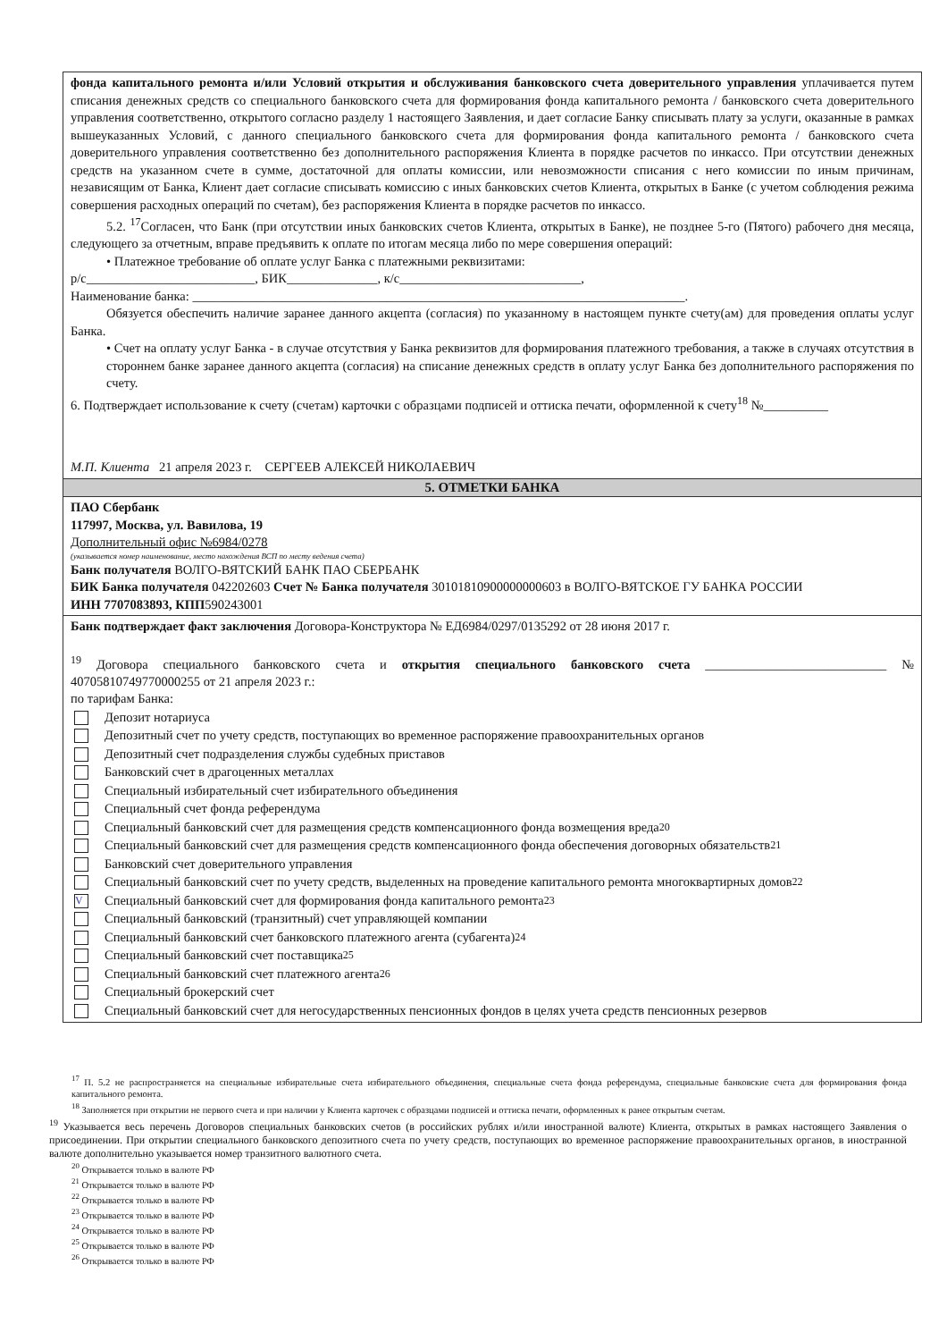фонда капитального ремонта и/или Условий открытия и обслуживания банковского счета доверительного управления уплачивается путем списания денежных средств со специального банковского счета для формирования фонда капитального ремонта / банковского счета доверительного управления соответственно, открытого согласно разделу 1 настоящего Заявления, и дает согласие Банку списывать плату за услуги, оказанные в рамках вышеуказанных Условий, с данного специального банковского счета для формирования фонда капитального ремонта / банковского счета доверительного управления соответственно без дополнительного распоряжения Клиента в порядке расчетов по инкассо. При отсутствии денежных средств на указанном счете в сумме, достаточной для оплаты комиссии, или невозможности списания с него комиссии по иным причинам, независящим от Банка, Клиент дает согласие списывать комиссию с иных банковских счетов Клиента, открытых в Банке (с учетом соблюдения режима совершения расходных операций по счетам), без распоряжения Клиента в порядке расчетов по инкассо.
5.2. <sup>17</sup>Согласен, что Банк (при отсутствии иных банковских счетов Клиента, открытых в Банке), не позднее 5-го (Пятого) рабочего дня месяца, следующего за отчетным, вправе предъявить к оплате по итогам месяца либо по мере совершения операций:
• Платежное требование об оплате услуг Банка с платежными реквизитами:
р/с__________________________, БИК______________, к/с____________________________,
Наименование банка: ____________________________________________________________________________.
Обязуется обеспечить наличие заранее данного акцепта (согласия) по указанному в настоящем пункте счету(ам) для проведения оплаты услуг Банка.
• Счет на оплату услуг Банка - в случае отсутствия у Банка реквизитов для формирования платежного требования, а также в случаях отсутствия в стороннем банке заранее данного акцепта (согласия) на списание денежных средств в оплату услуг Банка без дополнительного распоряжения по счету.
6. Подтверждает использование к счету (счетам) карточки с образцами подписей и оттиска печати, оформленной к счету<sup>18</sup> №__________
М.П. Клиента 21 апреля 2023 г. СЕРГЕЕВ АЛЕКСЕЙ НИКОЛАЕВИЧ
5. ОТМЕТКИ БАНКА
ПАО Сбербанк
117997, Москва, ул. Вавилова, 19
Дополнительный офис №6984/0278
(указывается номер наименование, место нахождения ВСП по месту ведения счета)
Банк получателя ВОЛГО-ВЯТСКИЙ БАНК ПАО СБЕРБАНК
БИК Банка получателя 042202603 Счет № Банка получателя 30101810900000000603 в ВОЛГО-ВЯТСКОЕ ГУ БАНКА РОССИИ
ИНН 7707083893, КПП590243001
Банк подтверждает факт заключения Договора-Конструктора № ЕД6984/0297/0135292 от 28 июня 2017 г.
<sup>19</sup> Договора специального банковского счета и открытия специального банковского счета ____________________________ № 40705810749770000255 от 21 апреля 2023 г.:
по тарифам Банка:
Депозит нотариуса
Депозитный счет по учету средств, поступающих во временное распоряжение правоохранительных органов
Депозитный счет подразделения службы судебных приставов
Банковский счет в драгоценных металлах
Специальный избирательный счет избирательного объединения
Специальный счет фонда референдума
Специальный банковский счет для размещения средств компенсационного фонда возмещения вреда<sup>20</sup>
Специальный банковский счет для размещения средств компенсационного фонда обеспечения договорных обязательств<sup>21</sup>
Банковский счет доверительного управления
Специальный банковский счет по учету средств, выделенных на проведение капитального ремонта многоквартирных домов<sup>22</sup>
V Специальный банковский счет для формирования фонда капитального ремонта<sup>23</sup>
Специальный банковский (транзитный) счет управляющей компании
Специальный банковский счет банковского платежного агента (субагента)<sup>24</sup>
Специальный банковский счет поставщика<sup>25</sup>
Специальный банковский счет платежного агента<sup>26</sup>
Специальный брокерский счет
Специальный банковский счет для негосударственных пенсионных фондов в целях учета средств пенсионных резервов
<sup>17</sup> П. 5.2 не распространяется на специальные избирательные счета избирательного объединения, специальные счета фонда референдума, специальные банковские счета для формирования фонда капитального ремонта.
<sup>18</sup> Заполняется при открытии не первого счета и при наличии у Клиента карточек с образцами подписей и оттиска печати, оформленных к ранее открытым счетам.
<sup>19</sup> Указывается весь перечень Договоров специальных банковских счетов (в российских рублях и/или иностранной валюте) Клиента, открытых в рамках настоящего Заявления о присоединении. При открытии специального банковского депозитного счета по учету средств, поступающих во временное распоряжение правоохранительных органов, в иностранной валюте дополнительно указывается номер транзитного валютного счета.
<sup>20</sup> Открывается только в валюте РФ
<sup>21</sup> Открывается только в валюте РФ
<sup>22</sup> Открывается только в валюте РФ
<sup>23</sup> Открывается только в валюте РФ
<sup>24</sup> Открывается только в валюте РФ
<sup>25</sup> Открывается только в валюте РФ
<sup>26</sup> Открывается только в валюте РФ